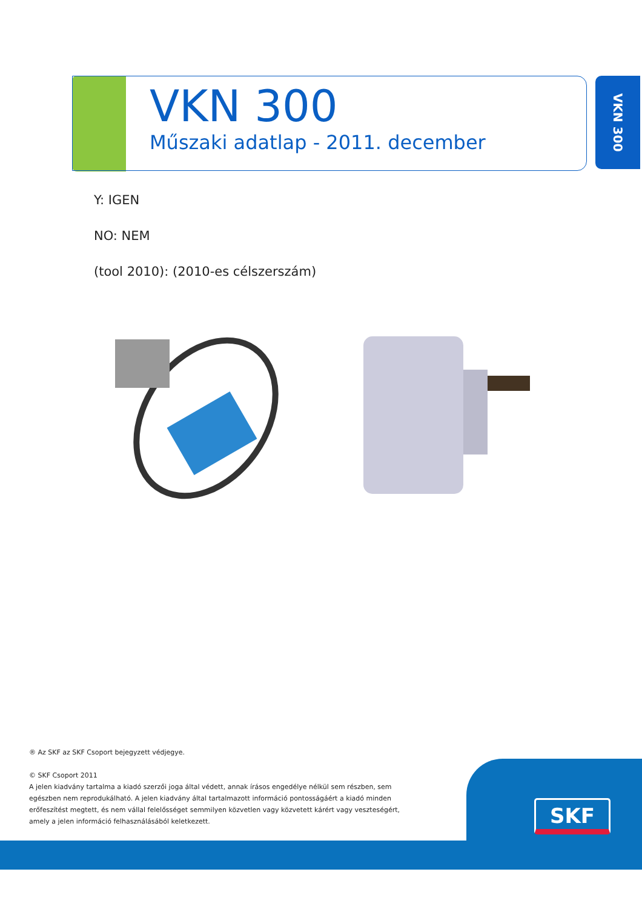VKN 300
Műszaki adatlap - 2011. december
VKN 300
Y: IGEN
NO: NEM
(tool 2010): (2010-es célszerszám)
® Az SKF az SKF Csoport bejegyzett védjegye.
© SKF Csoport 2011
A jelen kiadvány tartalma a kiadó szerzői joga által védett, annak írásos engedélye nélkül sem részben, sem egészben nem reprodukálható. A jelen kiadvány által tartalmazott információ pontosságáért a kiadó minden erőfeszítést megtett, és nem vállal felelősséget semmilyen közvetlen vagy közvetett kárért vagy veszteségért, amely a jelen információ felhasználásából keletkezett.
SKF